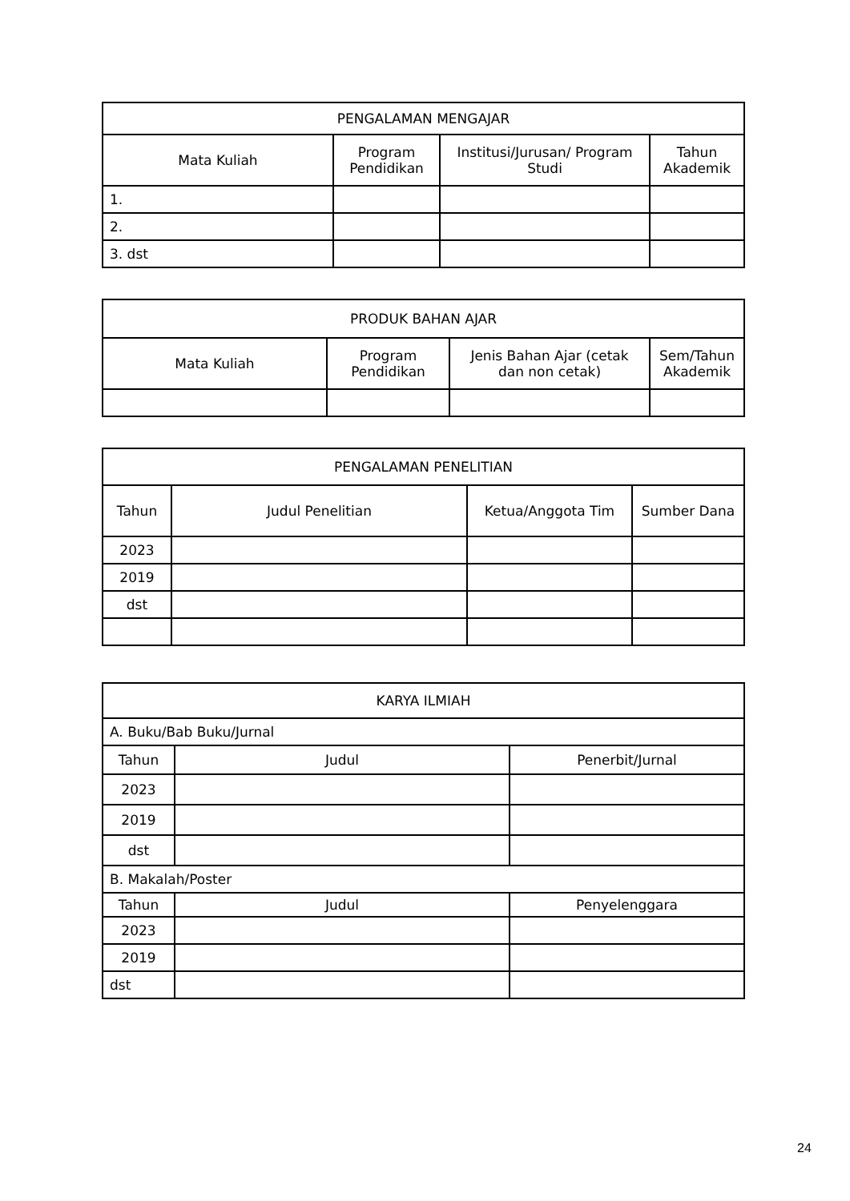| PENGALAMAN MENGAJAR | | | |
| --- | --- | --- | --- |
| Mata Kuliah | Program Pendidikan | Institusi/Jurusan/ Program Studi | Tahun Akademik |
| 1. | | | |
| 2. | | | |
| 3. dst | | | |
| PRODUK BAHAN AJAR | | | |
| --- | --- | --- | --- |
| Mata Kuliah | Program Pendidikan | Jenis Bahan Ajar (cetak dan non cetak) | Sem/Tahun Akademik |
| PENGALAMAN PENELITIAN | | | |
| --- | --- | --- | --- |
| Tahun | Judul Penelitian | Ketua/Anggota Tim | Sumber Dana |
| 2023 | | | |
| 2019 | | | |
| dst | | | |
| KARYA ILMIAH | | |
| --- | --- | --- |
| A. Buku/Bab Buku/Jurnal | | |
| Tahun | Judul | Penerbit/Jurnal |
| 2023 | | |
| 2019 | | |
| dst | | |
| B. Makalah/Poster | | |
| Tahun | Judul | Penyelenggara |
| 2023 | | |
| 2019 | | |
| dst | | |
24